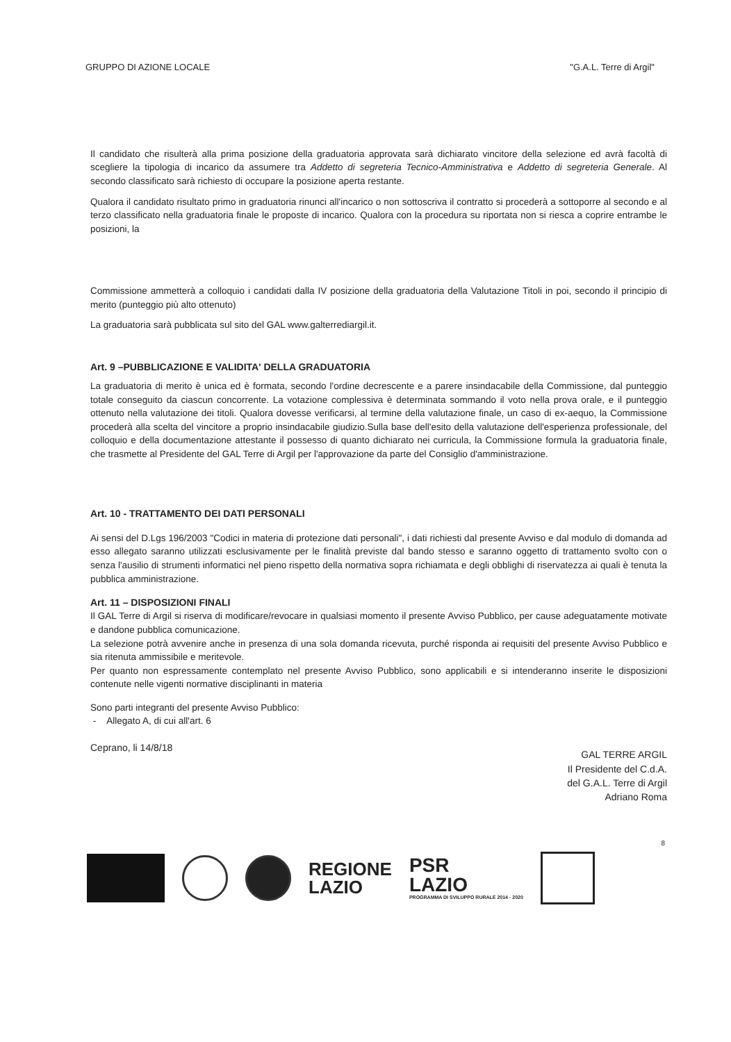GRUPPO DI AZIONE LOCALE "G.A.L. Terre di Argil"
Il candidato che risulterà alla prima posizione della graduatoria approvata sarà dichiarato vincitore della selezione ed avrà facoltà di scegliere la tipologia di incarico da assumere tra Addetto di segreteria Tecnico-Amministrativa e Addetto di segreteria Generale. Al secondo classificato sarà richiesto di occupare la posizione aperta restante.
Qualora il candidato risultato primo in graduatoria rinunci all'incarico o non sottoscriva il contratto si procederà a sottoporre al secondo e al terzo classificato nella graduatoria finale le proposte di incarico. Qualora con la procedura su riportata non si riesca a coprire entrambe le posizioni, la
Commissione ammetterà a colloquio i candidati dalla IV posizione della graduatoria della Valutazione Titoli in poi, secondo il principio di merito (punteggio più alto ottenuto)
La graduatoria sarà pubblicata sul sito del GAL www.galterrediargil.it.
Art. 9 –PUBBLICAZIONE E VALIDITA' DELLA GRADUATORIA
La graduatoria di merito è unica ed è formata, secondo l'ordine decrescente e a parere insindacabile della Commissione, dal punteggio totale conseguito da ciascun concorrente. La votazione complessiva è determinata sommando il voto nella prova orale, e il punteggio ottenuto nella valutazione dei titoli. Qualora dovesse verificarsi, al termine della valutazione finale, un caso di ex-aequo, la Commissione procederà alla scelta del vincitore a proprio insindacabile giudizio.Sulla base dell'esito della valutazione dell'esperienza professionale, del colloquio e della documentazione attestante il possesso di quanto dichiarato nei curricula, la Commissione formula la graduatoria finale, che trasmette al Presidente del GAL Terre di Argil per l'approvazione da parte del Consiglio d'amministrazione.
Art. 10 - TRATTAMENTO DEI DATI PERSONALI
Ai sensi del D.Lgs 196/2003 "Codici in materia di protezione dati personali", i dati richiesti dal presente Avviso e dal modulo di domanda ad esso allegato saranno utilizzati esclusivamente per le finalità previste dal bando stesso e saranno oggetto di trattamento svolto con o senza l'ausilio di strumenti informatici nel pieno rispetto della normativa sopra richiamata e degli obblighi di riservatezza ai quali è tenuta la pubblica amministrazione.
Art. 11 – DISPOSIZIONI FINALI
Il GAL Terre di Argil si riserva di modificare/revocare in qualsiasi momento il presente Avviso Pubblico, per cause adeguatamente motivate e dandone pubblica comunicazione.
La selezione potrà avvenire anche in presenza di una sola domanda ricevuta, purché risponda ai requisiti del presente Avviso Pubblico e sia ritenuta ammissibile e meritevole.
Per quanto non espressamente contemplato nel presente Avviso Pubblico, sono applicabili e si intenderanno inserite le disposizioni contenute nelle vigenti normative disciplinanti in materia
Sono parti integranti del presente Avviso Pubblico:
- Allegato A, di cui all'art. 6
Ceprano, li 14/8/18
GAL TERRE ARGIL
Il Presidente del C.d.A.
del G.A.L. Terre di Argil
Adriano Roma
8
REGIONE
LAZIO
PSR
LAZIO
PROGRAMMA DI SVILUPPO RURALE 2014 - 2020